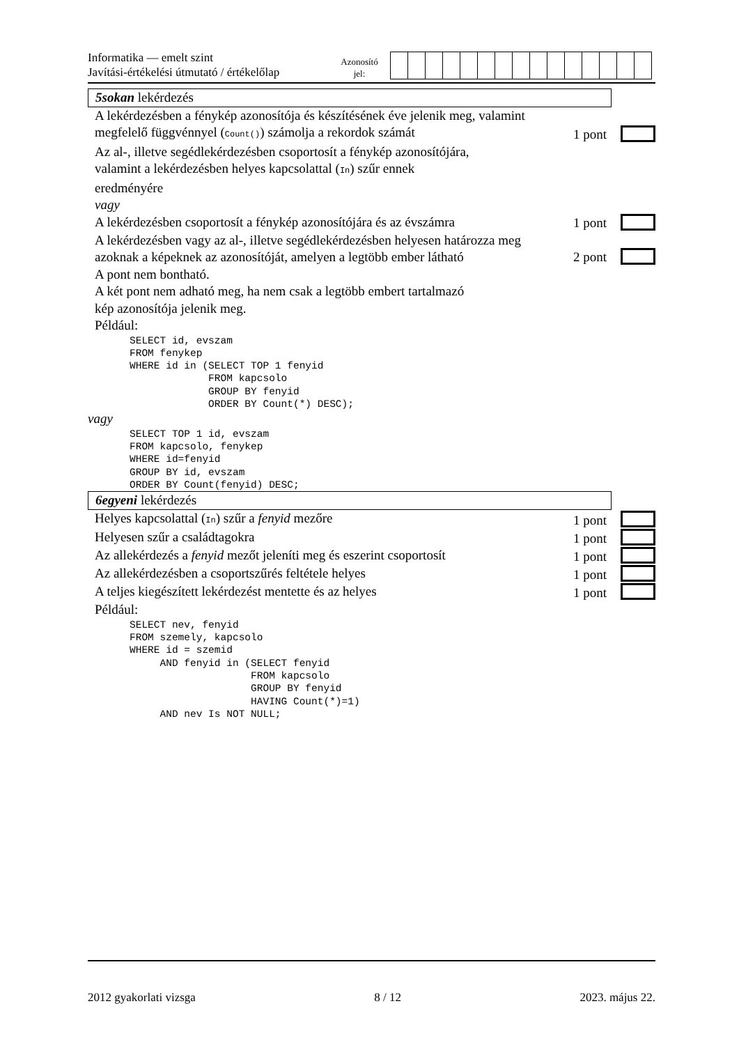Informatika — emelt szint
Javítási-értékelési útmutató / értékelőlap
Azonosító
jel:
5sokan lekérdezés
A lekérdezésben a fénykép azonosítója és készítésének éve jelenik meg, valamint megfelelő függvénnyel (Count()) számolja a rekordok számát
1 pont
Az al-, illetve segédlekérdezésben csoportosít a fénykép azonosítójára,
valamint a lekérdezésben helyes kapcsolattal (In) szűr ennek
eredményére
vagy
A lekérdezésben csoportosít a fénykép azonosítójára és az évszámra
1 pont
A lekérdezésben vagy az al-, illetve segédlekérdezésben helyesen határozza meg azoknak a képeknek az azonosítóját, amelyen a legtöbb ember látható
2 pont
A pont nem bontható.
A két pont nem adható meg, ha nem csak a legtöbb embert tartalmazó
kép azonosítója jelenik meg.
Például:
SELECT id, evszam
FROM fenykep
WHERE id in (SELECT TOP 1 fenyid
             FROM kapcsolo
             GROUP BY fenyid
             ORDER BY Count(*) DESC);
vagy
SELECT TOP 1 id, evszam
FROM kapcsolo, fenykep
WHERE id=fenyid
GROUP BY id, evszam
ORDER BY Count(fenyid) DESC;
6egyeni lekérdezés
Helyes kapcsolattal (In) szűr a fenyid mezőre 1 pont
Helyesen szűr a családtagokra 1 pont
Az allekérdezés a fenyid mezőt jeleníti meg és eszerint csoportosít
1 pont
Az allekérdezésben a csoportszűrés feltétele helyes 1 pont
A teljes kiegészített lekérdezést mentette és az helyes 1 pont
Például:
SELECT nev, fenyid
FROM szemely, kapcsolo
WHERE id = szemid
     AND fenyid in (SELECT fenyid
                    FROM kapcsolo
                    GROUP BY fenyid
                    HAVING Count(*)=1)
     AND nev Is NOT NULL;
2012 gyakorlati vizsga 8 / 12 2023. május 22.